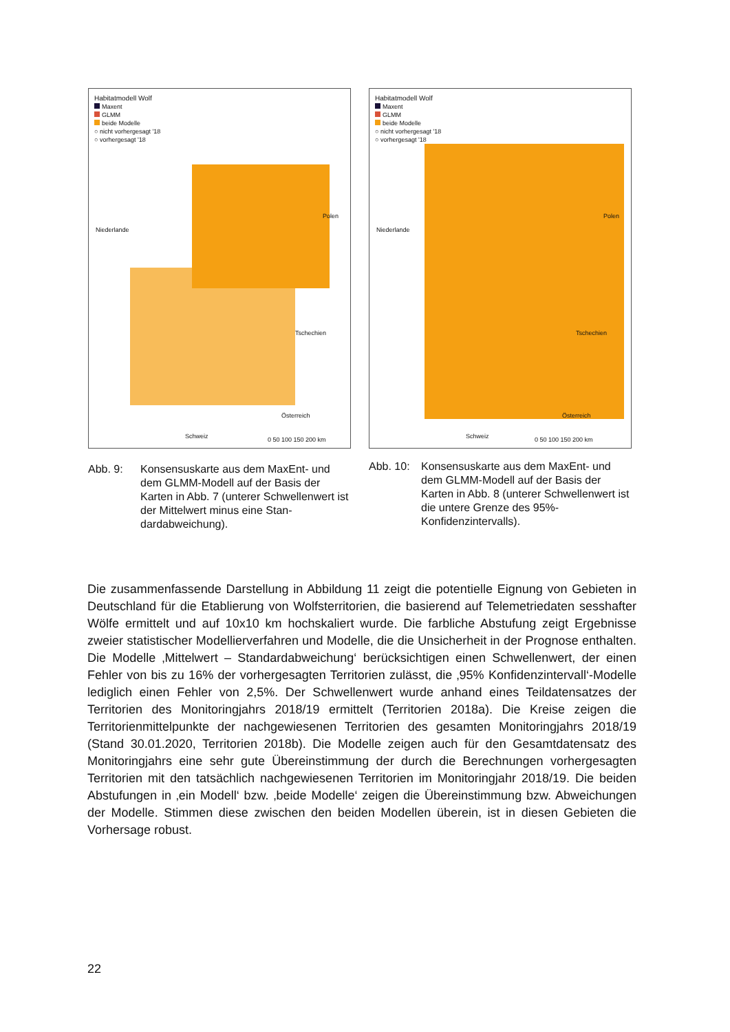Habitatmodell Wolf
Maxent
GLMM
beide Modelle
○ nicht vorhergesagt '18
○ vorhergesagt '18
Niederlande
Polen
Tschechien
Österreich
Schweiz 0 50 100 150 200 km
Abb. 9: Konsensuskarte aus dem MaxEnt- und dem GLMM-Modell auf der Basis der Karten in Abb. 7 (unterer Schwellenwert ist der Mittelwert minus eine Stan­dardabweichung).
Habitatmodell Wolf
Maxent
GLMM
beide Modelle
○ nicht vorhergesagt '18
○ vorhergesagt '18
Niederlande
Polen
Tschechien
Österreich
Schweiz 0 50 100 150 200 km
Abb. 10: Konsensuskarte aus dem MaxEnt- und dem GLMM-Modell auf der Basis der Karten in Abb. 8 (unterer Schwellenwert ist die untere Grenze des 95%-Konfidenzintervalls).
Die zusammenfassende Darstellung in Abbildung 11 zeigt die potentielle Eignung von Ge­bieten in Deutschland für die Etablierung von Wolfsterritorien, die basierend auf Tele­metriedaten sesshafter Wölfe ermittelt und auf 10x10 km hochskaliert wurde. Die farbliche Abstufung zeigt Ergebnisse zweier statistischer Modellierverfahren und Modelle, die die Unsicherheit in der Prognose enthalten. Die Modelle ‚Mittelwert – Standardabweichung‘ berücksichtigen einen Schwellenwert, der einen Fehler von bis zu 16% der vorhergesagten Territorien zulässt, die ‚95% Konfidenzintervall‘-Modelle lediglich einen Fehler von 2,5%. Der Schwellenwert wurde anhand eines Teildatensatzes der Territorien des Monitoringjahrs 2018/19 ermittelt (Territorien 2018a). Die Kreise zeigen die Territorienmittelpunkte der nachgewiesenen Territorien des gesamten Monitoringjahrs 2018/19 (Stand 30.01.2020, Territorien 2018b). Die Modelle zeigen auch für den Gesamtdatensatz des Monitoringjahrs eine sehr gute Übereinstimmung der durch die Berechnungen vorhergesagten Territorien mit den tatsächlich nachgewiesenen Territorien im Monitoringjahr 2018/19. Die beiden Ab­stufungen in ‚ein Modell‘ bzw. ‚beide Modelle‘ zeigen die Übereinstimmung bzw. Abwei­chungen der Modelle. Stimmen diese zwischen den beiden Modellen überein, ist in diesen Gebieten die Vorhersage robust.
22